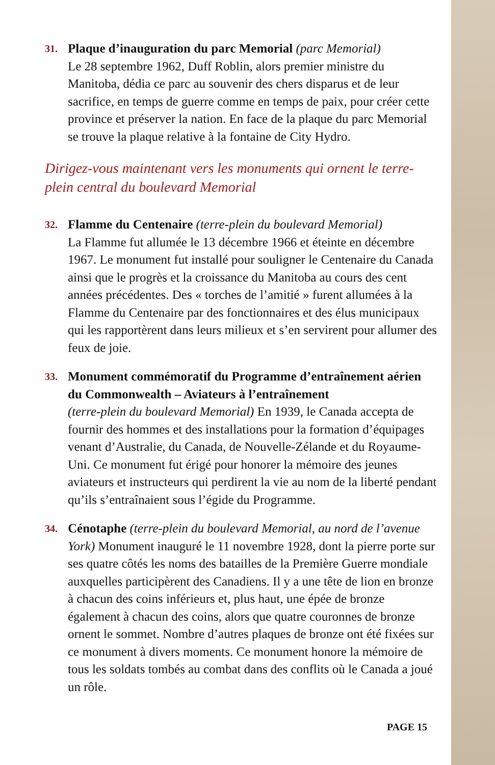31.
Plaque d’inauguration du parc Memorial (parc Memorial)
Le 28 septembre 1962, Duff Roblin, alors premier ministre du Manitoba, dédia ce parc au souvenir des chers disparus et de leur sacrifice, en temps de guerre comme en temps de paix, pour créer cette province et préserver la nation. En face de la plaque du parc Memorial se trouve la plaque relative à la fontaine de City Hydro.
Dirigez-vous maintenant vers les monuments qui ornent le terre-plein central du boulevard Memorial
32.
Flamme du Centenaire (terre-plein du boulevard Memorial)
La Flamme fut allumée le 13 décembre 1966 et éteinte en décembre 1967. Le monument fut installé pour souligner le Centenaire du Canada ainsi que le progrès et la croissance du Manitoba au cours des cent années précédentes. Des « torches de l’amitié » furent allumées à la Flamme du Centenaire par des fonctionnaires et des élus municipaux qui les rapportèrent dans leurs milieux et s’en servirent pour allumer des feux de joie.
33.
Monument commémoratif du Programme d’entraînement aérien du Commonwealth – Aviateurs à l’entraînement
(terre-plein du boulevard Memorial) En 1939, le Canada accepta de fournir des hommes et des installations pour la formation d’équipages venant d’Australie, du Canada, de Nouvelle-Zélande et du Royaume-Uni. Ce monument fut érigé pour honorer la mémoire des jeunes aviateurs et instructeurs qui perdirent la vie au nom de la liberté pendant qu’ils s’entraînaient sous l’égide du Programme.
34.
Cénotaphe (terre-plein du boulevard Memorial, au nord de l’avenue York) Monument inauguré le 11 novembre 1928, dont la pierre porte sur ses quatre côtés les noms des batailles de la Première Guerre mondiale auxquelles participèrent des Canadiens. Il y a une tête de lion en bronze à chacun des coins inférieurs et, plus haut, une épée de bronze également à chacun des coins, alors que quatre couronnes de bronze ornent le sommet. Nombre d’autres plaques de bronze ont été fixées sur ce monument à divers moments. Ce monument honore la mémoire de tous les soldats tombés au combat dans des conflits où le Canada a joué un rôle.
PAGE 15